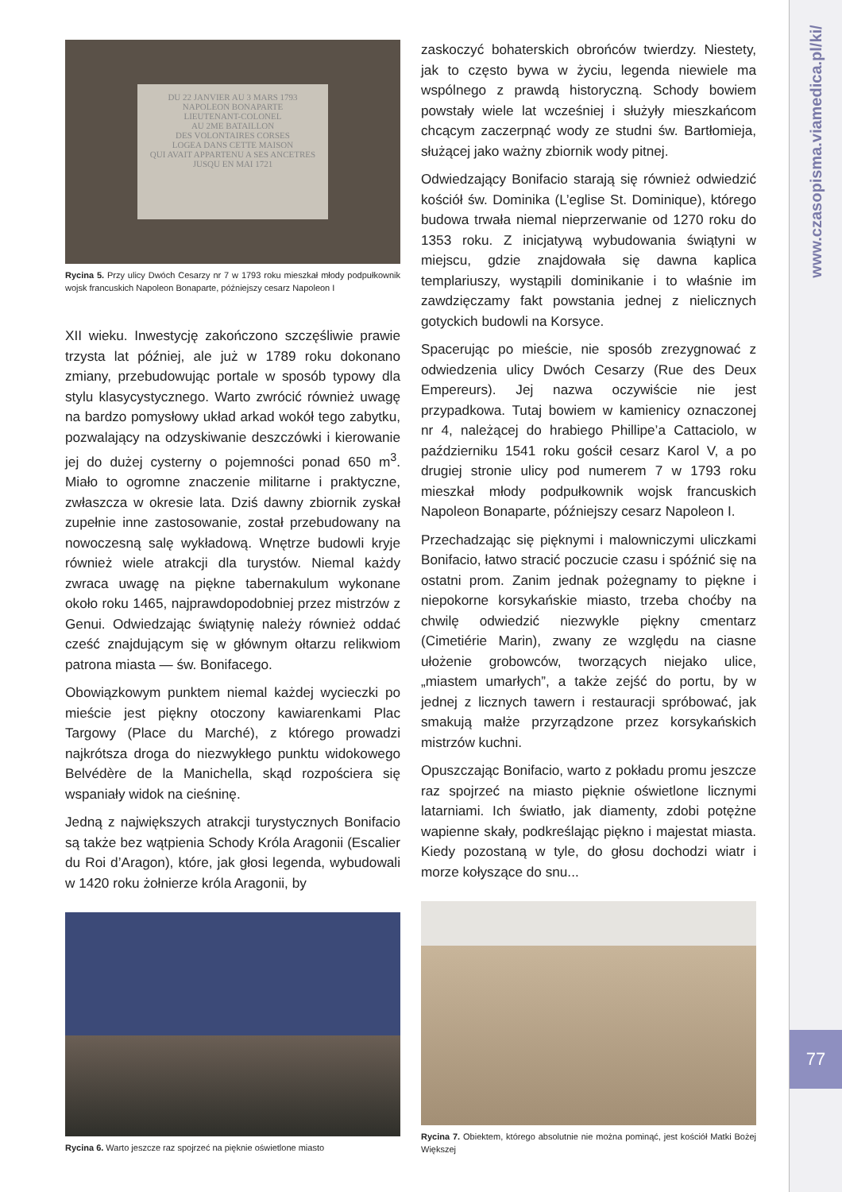www.czasopisma.viamedica.pl/ki/
77
DU 22 JANVIER AU 3 MARS 1793
NAPOLEON BONAPARTE
LIEUTENANT-COLONEL
AU 2ME BATAILLON
DES VOLONTAIRES CORSES
LOGEA DANS CETTE MAISON
QUI AVAIT APPARTENU A SES ANCETRES
JUSQU EN MAI 1721
Rycina 5. Przy ulicy Dwóch Cesarzy nr 7 w 1793 roku mieszkał młody podpułkownik wojsk francuskich Napoleon Bonaparte, późniejszy cesarz Napoleon I
XII wieku. Inwestycję zakończono szczęśliwie prawie trzysta lat później, ale już w 1789 roku dokonano zmiany, przebudowując portale w sposób typowy dla stylu klasycystycznego. Warto zwrócić również uwagę na bardzo pomysłowy układ arkad wokół tego zabytku, pozwalający na odzyskiwanie deszczówki i kierowanie jej do dużej cysterny o pojemności ponad 650 m<sup>3</sup>. Miało to ogromne znaczenie militarne i praktyczne, zwłaszcza w okresie lata. Dziś dawny zbiornik zyskał zupełnie inne zastosowanie, został przebudowany na nowoczesną salę wykładową. Wnętrze budowli kryje również wiele atrakcji dla turystów. Niemal każdy zwraca uwagę na piękne tabernakulum wykonane około roku 1465, najprawdopodobniej przez mistrzów z Genui. Odwiedzając świątynię należy również oddać cześć znajdującym się w głównym ołtarzu relikwiom patrona miasta — św. Bonifacego.
Obowiązkowym punktem niemal każdej wycieczki po mieście jest piękny otoczony kawiarenkami Plac Targowy (Place du Marché), z którego prowadzi najkrótsza droga do niezwykłego punktu widokowego Belvédère de la Manichella, skąd rozpościera się wspaniały widok na cieśninę.
Jedną z największych atrakcji turystycznych Bonifacio są także bez wątpienia Schody Króla Aragonii (Escalier du Roi d’Aragon), które, jak głosi legenda, wybudowali w 1420 roku żołnierze króla Aragonii, by
Rycina 6. Warto jeszcze raz spojrzeć na pięknie oświetlone miasto
zaskoczyć bohaterskich obrońców twierdzy. Niestety, jak to często bywa w życiu, legenda niewiele ma wspólnego z prawdą historyczną. Schody bowiem powstały wiele lat wcześniej i służyły mieszkańcom chcącym zaczerpnąć wody ze studni św. Bartłomieja, służącej jako ważny zbiornik wody pitnej.
Odwiedzający Bonifacio starają się również odwiedzić kościół św. Dominika (L’eglise St. Dominique), którego budowa trwała niemal nieprzerwanie od 1270 roku do 1353 roku. Z inicjatywą wybudowania świątyni w miejscu, gdzie znajdowała się dawna kaplica templariuszy, wystąpili dominikanie i to właśnie im zawdzięczamy fakt powstania jednej z nielicznych gotyckich budowli na Korsyce.
Spacerując po mieście, nie sposób zrezygnować z odwiedzenia ulicy Dwóch Cesarzy (Rue des Deux Empereurs). Jej nazwa oczywiście nie jest przypadkowa. Tutaj bowiem w kamienicy oznaczonej nr 4, należącej do hrabiego Phillipe’a Cattaciolo, w październiku 1541 roku gościł cesarz Karol V, a po drugiej stronie ulicy pod numerem 7 w 1793 roku mieszkał młody podpułkownik wojsk francuskich Napoleon Bonaparte, późniejszy cesarz Napoleon I.
Przechadzając się pięknymi i malowniczymi uliczkami Bonifacio, łatwo stracić poczucie czasu i spóźnić się na ostatni prom. Zanim jednak pożegnamy to piękne i niepokorne korsykańskie miasto, trzeba choćby na chwilę odwiedzić niezwykle piękny cmentarz (Cimetiérie Marin), zwany ze względu na ciasne ułożenie grobowców, tworzących niejako ulice, „miastem umarłych”, a także zejść do portu, by w jednej z licznych tawern i restauracji spróbować, jak smakują małże przyrządzone przez korsykańskich mistrzów kuchni.
Opuszczając Bonifacio, warto z pokładu promu jeszcze raz spojrzeć na miasto pięknie oświetlone licznymi latarniami. Ich światło, jak diamenty, zdobi potężne wapienne skały, podkreślając piękno i majestat miasta. Kiedy pozostaną w tyle, do głosu dochodzi wiatr i morze kołyszące do snu...
Rycina 7. Obiektem, którego absolutnie nie można pominąć, jest kościół Matki Bożej Większej